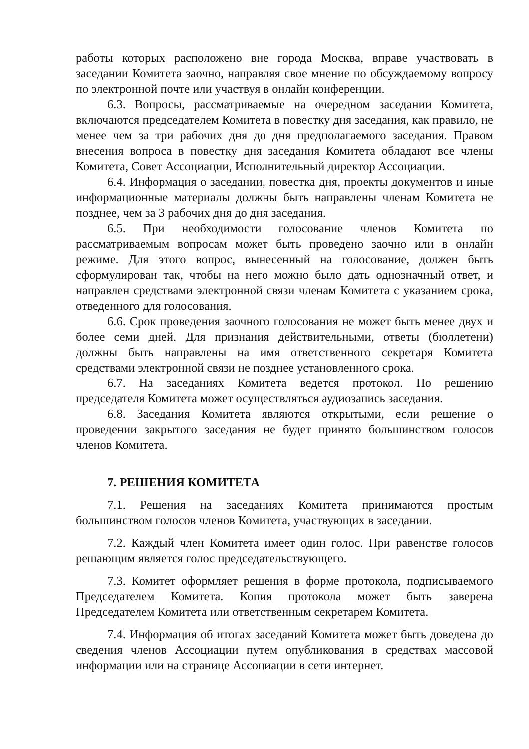работы которых расположено вне города Москва, вправе участвовать в заседании Комитета заочно, направляя свое мнение по обсуждаемому вопросу по электронной почте или участвуя в онлайн конференции.
6.3. Вопросы, рассматриваемые на очередном заседании Комитета, включаются председателем Комитета в повестку дня заседания, как правило, не менее чем за три рабочих дня до дня предполагаемого заседания. Правом внесения вопроса в повестку дня заседания Комитета обладают все члены Комитета, Совет Ассоциации, Исполнительный директор Ассоциации.
6.4. Информация о заседании, повестка дня, проекты документов и иные информационные материалы должны быть направлены членам Комитета не позднее, чем за 3 рабочих дня до дня заседания.
6.5. При необходимости голосование членов Комитета по рассматриваемым вопросам может быть проведено заочно или в онлайн режиме. Для этого вопрос, вынесенный на голосование, должен быть сформулирован так, чтобы на него можно было дать однозначный ответ, и направлен средствами электронной связи членам Комитета с указанием срока, отведенного для голосования.
6.6. Срок проведения заочного голосования не может быть менее двух и более семи дней. Для признания действительными, ответы (бюллетени) должны быть направлены на имя ответственного секретаря Комитета средствами электронной связи не позднее установленного срока.
6.7. На заседаниях Комитета ведется протокол. По решению председателя Комитета может осуществляться аудиозапись заседания.
6.8. Заседания Комитета являются открытыми, если решение о проведении закрытого заседания не будет принято большинством голосов членов Комитета.
7. РЕШЕНИЯ КОМИТЕТА
7.1. Решения на заседаниях Комитета принимаются простым большинством голосов членов Комитета, участвующих в заседании.
7.2. Каждый член Комитета имеет один голос. При равенстве голосов решающим является голос председательствующего.
7.3. Комитет оформляет решения в форме протокола, подписываемого Председателем Комитета. Копия протокола может быть заверена Председателем Комитета или ответственным секретарем Комитета.
7.4. Информация об итогах заседаний Комитета может быть доведена до сведения членов Ассоциации путем опубликования в средствах массовой информации или на странице Ассоциации в сети интернет.